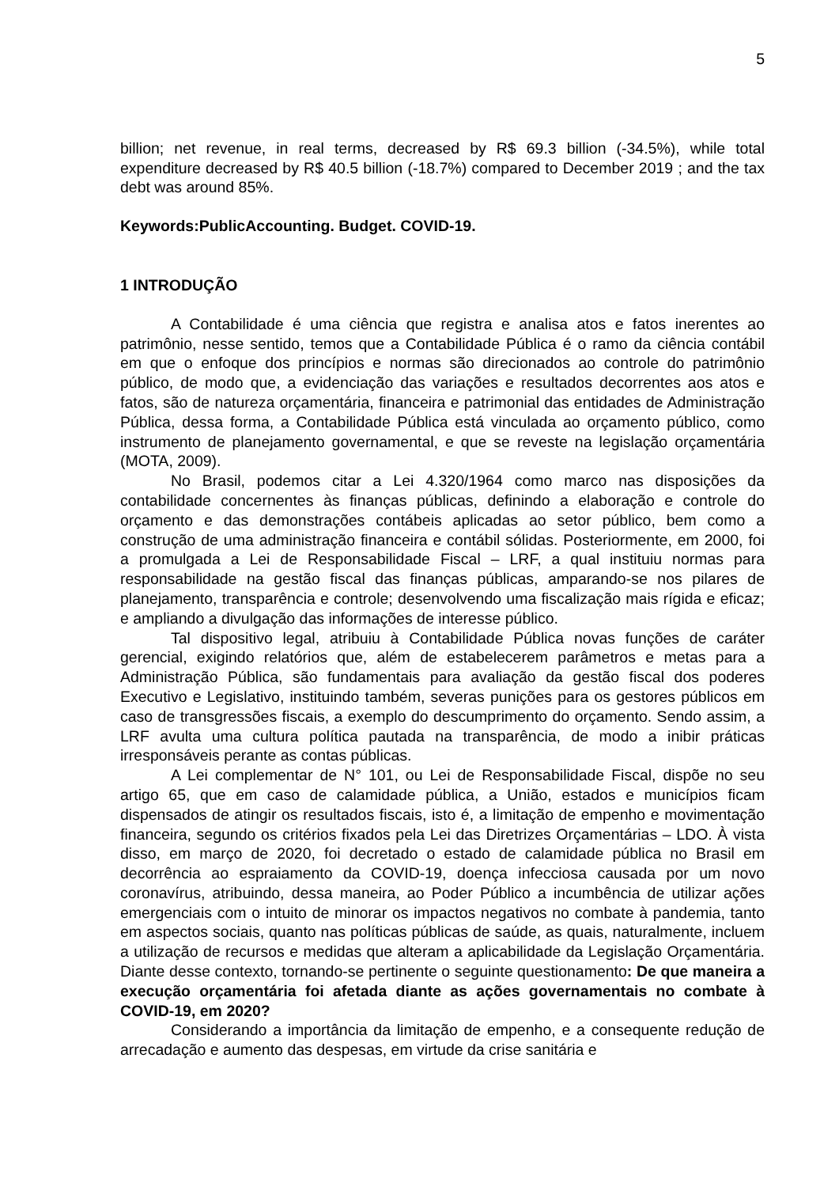5
billion; net revenue, in real terms, decreased by R$ 69.3 billion (-34.5%), while total expenditure decreased by R$ 40.5 billion (-18.7%) compared to December 2019 ; and the tax debt was around 85%.
Keywords:PublicAccounting. Budget. COVID-19.
1 INTRODUÇÃO
A Contabilidade é uma ciência que registra e analisa atos e fatos inerentes ao patrimônio, nesse sentido, temos que a Contabilidade Pública é o ramo da ciência contábil em que o enfoque dos princípios e normas são direcionados ao controle do patrimônio público, de modo que, a evidenciação das variações e resultados decorrentes aos atos e fatos, são de natureza orçamentária, financeira e patrimonial das entidades de Administração Pública, dessa forma, a Contabilidade Pública está vinculada ao orçamento público, como instrumento de planejamento governamental, e que se reveste na legislação orçamentária (MOTA, 2009).
No Brasil, podemos citar a Lei 4.320/1964 como marco nas disposições da contabilidade concernentes às finanças públicas, definindo a elaboração e controle do orçamento e das demonstrações contábeis aplicadas ao setor público, bem como a construção de uma administração financeira e contábil sólidas. Posteriormente, em 2000, foi a promulgada a Lei de Responsabilidade Fiscal – LRF, a qual instituiu normas para responsabilidade na gestão fiscal das finanças públicas, amparando-se nos pilares de planejamento, transparência e controle; desenvolvendo uma fiscalização mais rígida e eficaz; e ampliando a divulgação das informações de interesse público.
Tal dispositivo legal, atribuiu à Contabilidade Pública novas funções de caráter gerencial, exigindo relatórios que, além de estabelecerem parâmetros e metas para a Administração Pública, são fundamentais para avaliação da gestão fiscal dos poderes Executivo e Legislativo, instituindo também, severas punições para os gestores públicos em caso de transgressões fiscais, a exemplo do descumprimento do orçamento. Sendo assim, a LRF avulta uma cultura política pautada na transparência, de modo a inibir práticas irresponsáveis perante as contas públicas.
A Lei complementar de N° 101, ou Lei de Responsabilidade Fiscal, dispõe no seu artigo 65, que em caso de calamidade pública, a União, estados e municípios ficam dispensados de atingir os resultados fiscais, isto é, a limitação de empenho e movimentação financeira, segundo os critérios fixados pela Lei das Diretrizes Orçamentárias – LDO. À vista disso, em março de 2020, foi decretado o estado de calamidade pública no Brasil em decorrência ao espraiamento da COVID-19, doença infecciosa causada por um novo coronavírus, atribuindo, dessa maneira, ao Poder Público a incumbência de utilizar ações emergenciais com o intuito de minorar os impactos negativos no combate à pandemia, tanto em aspectos sociais, quanto nas políticas públicas de saúde, as quais, naturalmente, incluem a utilização de recursos e medidas que alteram a aplicabilidade da Legislação Orçamentária. Diante desse contexto, tornando-se pertinente o seguinte questionamento: De que maneira a execução orçamentária foi afetada diante as ações governamentais no combate à COVID-19, em 2020?
Considerando a importância da limitação de empenho, e a consequente redução de arrecadação e aumento das despesas, em virtude da crise sanitária e